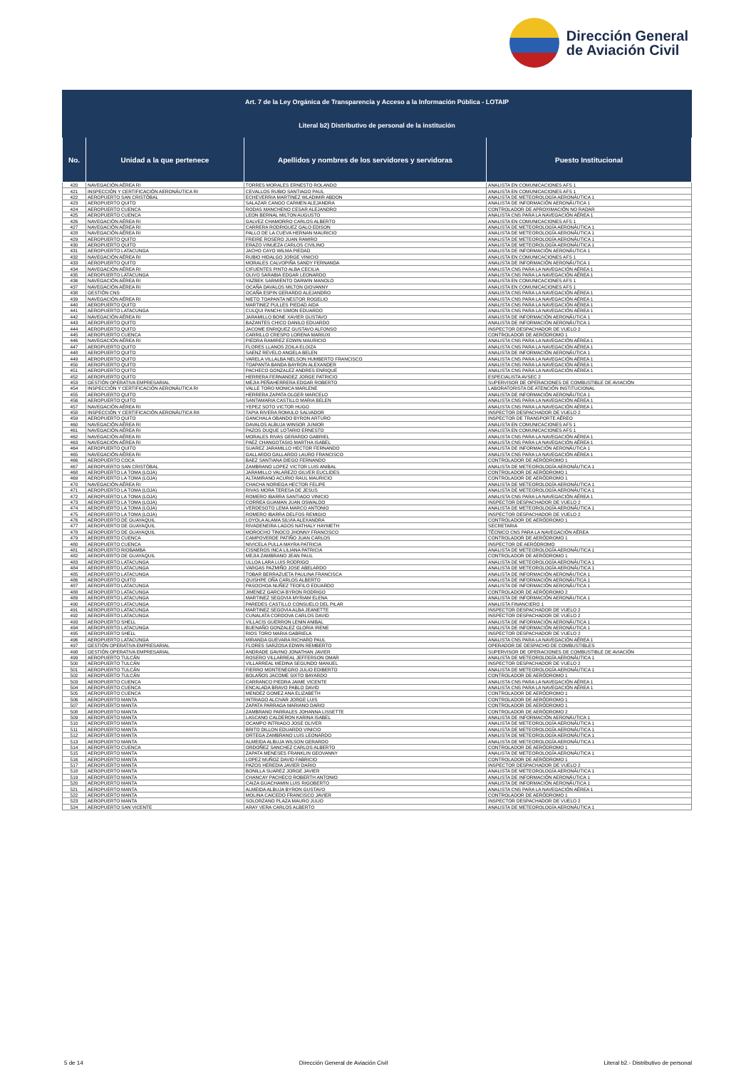Dirección General
de Aviación Civil
| Art. 7 de la Ley Orgánica de Transparencia y Acceso a la Información Pública - LOTAIP | | | |
| Literal b2) Distributivo de personal de la institución | | | |
| No. | Unidad a la que pertenece | Apellidos y nombres de los servidores y servidoras | Puesto Institucional |
| 420 | NAVEGACIÓN AÉREA RI | TORRES MORALES ERNESTO ROLANDO | ANALISTA EN COMUNICACIONES AFS 1 |
| 421 | INSPECCIÓN Y CERTIFICACIÓN AERONÁUTICA RI | CEVALLOS RUBIO SANTIAGO PAUL | ANALISTA EN COMUNICACIONES AFS 1 |
| 422 | AEROPUERTO SAN CRISTÓBAL | ECHEVERRIA MARTINEZ WLADIMIR ABDON | ANALISTA DE METEOROLOGÍA AERONÁUTICA 1 |
| 423 | AEROPUERTO QUITO | SALAZAR CANGO CARMEN ALEJANDRA | ANALISTA DE INFORMACIÓN AERONÁUTICA 1 |
| 424 | AEROPUERTO CUENCA | RODAS MANCHENO CESAR ALEJANDRO | CONTROLADOR DE APROXIMACIÓN NO RADAR |
| 425 | AEROPUERTO CUENCA | LEON BERNAL MILTON AUGUSTO | ANALISTA CNS PARA LA NAVEGACIÓN AÉREA 1 |
| 426 | NAVEGACIÓN AÉREA RI | GALVEZ CHAMORRO CARLOS ALBERTO | ANALISTA EN COMUNICACIONES AFS 1 |
| 427 | NAVEGACIÓN AÉREA RI | CARRERA RODRIGUEZ GALO EDISON | ANALISTA DE METEOROLOGÍA AERONÁUTICA 1 |
| 428 | NAVEGACIÓN AÉREA RI | PALLO DE LA CUEVA HERNAN MAURICIO | ANALISTA DE METEOROLOGÍA AERONÁUTICA 1 |
| 429 | AEROPUERTO QUITO | FREIRE ROSERO JUAN RAMIRO | ANALISTA DE METEOROLOGÍA AERONÁUTICA 1 |
| 430 | AEROPUERTO QUITO | ERAZO VINUEZA CARLOS CIVILINO | ANALISTA DE METEOROLOGÍA AERONÁUTICA 1 |
| 431 | AEROPUERTO LATACUNGA | JACHO CAYO WILMA PIEDAD | ANALISTA DE INFORMACIÓN AERONÁUTICA 1 |
| 432 | NAVEGACIÓN AÉREA RI | RUBIO HIDALGO JORGE VINICIO | ANALISTA EN COMUNICACIONES AFS 1 |
| 433 | AEROPUERTO QUITO | MORALES CALVOPIÑA SANDY FERNANDA | ANALISTA DE INFORMACIÓN AERONÁUTICA 1 |
| 434 | NAVEGACIÓN AÉREA RI | CIFUENTES PINTO ALBA CECILIA | ANALISTA CNS PARA LA NAVEGACIÓN AÉREA 1 |
| 435 | AEROPUERTO LATACUNGA | OLIVO SARABIA EDGAR LEONARDO | ANALISTA CNS PARA LA NAVEGACIÓN AÉREA 1 |
| 436 | NAVEGACIÓN AÉREA RI | YAZBEK SARMIENTO DARWIN MANOLO | ANALISTA EN COMUNICACIONES AFS 1 |
| 437 | NAVEGACIÓN AÉREA RI | OCAÑA DAVALOS MILTON GIOVANNY | ANALISTA EN COMUNICACIONES AFS 1 |
| 438 | GESTIÓN CNS | OCAÑA ESPIN GERARDO ALEJANDRO | ANALISTA CNS PARA LA NAVEGACIÓN AÉREA 1 |
| 439 | NAVEGACIÓN AÉREA RI | NIETO TOAPANTA NESTOR ROGELIO | ANALISTA CNS PARA LA NAVEGACIÓN AÉREA 1 |
| 440 | AEROPUERTO QUITO | MARTINEZ PULLES PIEDAD AIDA | ANALISTA CNS PARA LA NAVEGACIÓN AÉREA 1 |
| 441 | AEROPUERTO LATACUNGA | CULQUI PANCHI SIMON EDUARDO | ANALISTA CNS PARA LA NAVEGACIÓN AÉREA 1 |
| 442 | NAVEGACIÓN AÉREA RI | JARAMILLO BONE XAVIER GUSTAVO | ANALISTA DE INFORMACIÓN AERONÁUTICA 1 |
| 443 | AEROPUERTO QUITO | BAZANTES CHICO DANILO EDUARDO | ANALISTA DE INFORMACIÓN AERONÁUTICA 1 |
| 444 | AEROPUERTO QUITO | JACOME ENRIQUEZ GUSTAVO ALFONSO | INSPECTOR DESPACHADOR DE VUELO 2 |
| 445 | AEROPUERTO CUENCA | CARRILLO CRESPO LORENA MARIUXI | CONTROLADOR DE AERÓDROMO 1 |
| 446 | NAVEGACIÓN AÉREA RI | PIEDRA RAMIREZ EDWIN MAURICIO | ANALISTA CNS PARA LA NAVEGACIÓN AÉREA 1 |
| 447 | AEROPUERTO QUITO | FLORES LLANOS ZOILA ELOIZA | ANALISTA CNS PARA LA NAVEGACIÓN AÉREA 1 |
| 448 | AEROPUERTO QUITO | SAENZ REVELO ANGELA BELEN | ANALISTA DE INFORMACIÓN AERONÁUTICA 1 |
| 449 | AEROPUERTO QUITO | VARELA VILLALBA NELSON HUMBERTO FRANCISCO | ANALISTA CNS PARA LA NAVEGACIÓN AÉREA 1 |
| 450 | AEROPUERTO QUITO | TOAPANTA BANDA BAYRON ALEXANDER | ANALISTA CNS PARA LA NAVEGACIÓN AÉREA 1 |
| 451 | AEROPUERTO QUITO | PACHECO GONZALEZ ANDRES ENRIQUE | ANALISTA CNS PARA LA NAVEGACIÓN AÉREA 1 |
| 452 | AEROPUERTO QUITO | HERRERA FERNANDEZ JORGE PATRICIO | ESPECIALISTA AVSEC 2 |
| 453 | GESTIÓN OPERATIVA EMPRESARIAL | MEJIA PEÑAHERRERA EDGAR ROBERTO | SUPERVISOR DE OPERACIONES DE COMBUSTIBLE DE AVIACIÓN |
| 454 | INSPECCIÓN Y CERTIFICACIÓN AERONÁUTICA RI | VALLE TORO MONICA MARLENE | LABORATORISTA DE ATENCIÓN INSTITUCIONAL |
| 455 | AEROPUERTO QUITO | HERRERA ZAPATA OLGER MARCELO | ANALISTA DE INFORMACIÓN AERONÁUTICA 1 |
| 456 | AEROPUERTO QUITO | SANTAMARIA CASTILLO MARIA BELEN | ANALISTA CNS PARA LA NAVEGACIÓN AÉREA 1 |
| 457 | NAVEGACIÓN AÉREA RI | YEPEZ SOTO VICTOR HUGO | ANALISTA CNS PARA LA NAVEGACIÓN AÉREA 1 |
| 458 | INSPECCIÓN Y CERTIFICACIÓN AERONÁUTICA RII | TAPIA RIVERA ROMULO SALVADOR | INSPECTOR DESPACHADOR DE VUELO 2 |
| 459 | AEROPUERTO QUITO | GANCHALA OBANDO BYRON ARTURO | INSPECTOR DE TRANSPORTE AÉREO |
| 460 | NAVEGACIÓN AÉREA RI | DAVALOS ALBUJA WINSOR JUNIOR | ANALISTA EN COMUNICACIONES AFS 1 |
| 461 | NAVEGACIÓN AÉREA RI | PAZOS DUQUE LOTARIO ERNESTO | ANALISTA EN COMUNICACIONES AFS 1 |
| 462 | NAVEGACIÓN AÉREA RI | MORALES RIVAS GERARDO GABRIEL | ANALISTA CNS PARA LA NAVEGACIÓN AÉREA 1 |
| 463 | NAVEGACIÓN AÉREA RI | PAEZ CHANGOTASIG MARTHA ISABEL | ANALISTA CNS PARA LA NAVEGACIÓN AÉREA 1 |
| 464 | AEROPUERTO QUITO | SUAREZ JARAMILLO HECTOR FERNANDO | ANALISTA DE INFORMACIÓN AERONÁUTICA 1 |
| 465 | NAVEGACIÓN AÉREA RI | GALLARDO GALLARDO LAURO FRANCISCO | ANALISTA CNS PARA LA NAVEGACIÓN AÉREA 1 |
| 466 | AEROPUERTO COCA | BAEZ SANTIANA DIEGO FERNANDO | CONTROLADOR DE AERÓDROMO 1 |
| 467 | AEROPUERTO SAN CRISTÓBAL | ZAMBRANO LOPEZ VICTOR LUIS ANIBAL | ANALISTA DE METEOROLOGÍA AERONÁUTICA 1 |
| 468 | AEROPUERTO LA TOMA (LOJA) | JARAMILLO VALAREZO GILVER EUCLIDES | CONTROLADOR DE AERÓDROMO 1 |
| 469 | AEROPUERTO LA TOMA (LOJA) | ALTAMIRANO ACURIO RAUL MAURICIO | CONTROLADOR DE AERÓDROMO 1 |
| 470 | NAVEGACIÓN AÉREA RI | CHACHA NORIEGA HECTOR FELIPE | ANALISTA DE METEOROLOGÍA AERONÁUTICA 1 |
| 471 | AEROPUERTO LA TOMA (LOJA) | RIVAS MORA TERESA DE JESUS | ANALISTA DE METEOROLOGÍA AERONÁUTICA 1 |
| 472 | AEROPUERTO LA TOMA (LOJA) | ROMERO IBARRA SANTIAGO VINICIO | ANALISTA CNS PARA LA NAVEGACIÓN AÉREA 1 |
| 473 | AEROPUERTO LA TOMA (LOJA) | CORREA GUAMAN JUAN OSWALDO | INSPECTOR DESPACHADOR DE VUELO 2 |
| 474 | AEROPUERTO LA TOMA (LOJA) | VERDESOTO LEMA MARCO ANTONIO | ANALISTA DE METEOROLOGÍA AERONÁUTICA 1 |
| 475 | AEROPUERTO LA TOMA (LOJA) | ROMERO IBARRA DELFOS REMIGIO | INSPECTOR DESPACHADOR DE VUELO 2 |
| 476 | AEROPUERTO DE GUAYAQUIL | LOYOLA ALAMA SILVIA ALEXANDRA | CONTROLADOR DE AERÓDROMO 1 |
| 477 | AEROPUERTO DE GUAYAQUIL | RIVADENEIRA LAGOS NATHALY HAYMETH | SECRETARIA |
| 478 | AEROPUERTO DE GUAYAQUIL | MOROCHO TINOCO JHONNY FRANCISCO | TÉCNICO CNS PARA LA NAVEGACIÓN AÉREA |
| 479 | AEROPUERTO CUENCA | CAMPOVERDE PATIÑO JUAN CARLOS | CONTROLADOR DE AERÓDROMO 1 |
| 480 | AEROPUERTO CUENCA | NIVICELA PULLA MAYRA PATRICIA | INSPECTOR DE AERÓDROMO |
| 481 | AEROPUERTO RIOBAMBA | CISNEROS INCA LILIANA PATRICIA | ANALISTA DE METEOROLOGÍA AERONÁUTICA 1 |
| 482 | AEROPUERTO DE GUAYAQUIL | MEJIA ZAMBRANO JEAN PAUL | CONTROLADOR DE AERÓDROMO 1 |
| 483 | AEROPUERTO LATACUNGA | ULLOA LARA LUIS RODRIGO | ANALISTA DE METEOROLOGÍA AERONÁUTICA 1 |
| 484 | AEROPUERTO LATACUNGA | VARGAS PAZMIÑO JOSE ABELARDO | ANALISTA DE METEOROLOGÍA AERONÁUTICA 1 |
| 485 | AEROPUERTO LATACUNGA | TOBAR BERRAZUETA PAULINA FRANCISCA | ANALISTA DE INFORMACIÓN AERONÁUTICA 1 |
| 486 | AEROPUERTO QUITO | QUISHPE OÑA CARLOS ALBERTO | ANALISTA DE INFORMACIÓN AERONÁUTICA 1 |
| 487 | AEROPUERTO LATACUNGA | PASOCHOA NUÑEZ TEOFILO EDUARDO | ANALISTA DE INFORMACIÓN AERONÁUTICA 1 |
| 488 | AEROPUERTO LATACUNGA | JIMENEZ GARCIA BYRON RODRIGO | CONTROLADOR DE AERÓDROMO 2 |
| 489 | AEROPUERTO LATACUNGA | MARTINEZ SEGOVIA MYRIAM ELENA | ANALISTA DE INFORMACIÓN AERONÁUTICA 1 |
| 490 | AEROPUERTO LATACUNGA | PAREDES CASTILLO CONSUELO DEL PILAR | ANALISTA FINANCIERO 1 |
| 491 | AEROPUERTO LATACUNGA | MARTINEZ SEGOVIA ALBA JEANETTE | INSPECTOR DESPACHADOR DE VUELO 2 |
| 492 | AEROPUERTO LATACUNGA | CUNALATA CORDOVA CARLOS DAVID | INSPECTOR DESPACHADOR DE VUELO 2 |
| 493 | AEROPUERTO SHELL | VILLACIS GUERRON LENIN ANIBAL | ANALISTA DE INFORMACIÓN AERONÁUTICA 1 |
| 494 | AEROPUERTO LATACUNGA | BUENAÑO GONZALEZ GLORIA IRENE | ANALISTA DE INFORMACIÓN AERONÁUTICA 1 |
| 495 | AEROPUERTO SHELL | RIOS TORO MARIA GABRIELA | INSPECTOR DESPACHADOR DE VUELO 2 |
| 496 | AEROPUERTO LATACUNGA | MIRANDA GUEVARA RICHARD PAUL | ANALISTA CNS PARA LA NAVEGACIÓN AÉREA 1 |
| 497 | GESTIÓN OPERATIVA EMPRESARIAL | FLORES SARZOSA EDWIN REMBERTO | OPERADOR DE DESPACHO DE COMBUSTIBLES |
| 498 | GESTIÓN OPERATIVA EMPRESARIAL | ANDRADE GAVINO JONATHAN JAVIER | SUPERVISOR DE OPERACIONES DE COMBUSTIBLE DE AVIACIÓN |
| 499 | AEROPUERTO TULCÁN | ROSERO VILLARREAL JEFFERSON OMAR | ANALISTA DE METEOROLOGÍA AERONÁUTICA 1 |
| 500 | AEROPUERTO TULCÁN | VILLARREAL MEDINA SEGUNDO MANUEL | INSPECTOR DESPACHADOR DE VUELO 2 |
| 501 | AEROPUERTO TULCÁN | FIERRO MONTENEGRO JULIO EDIBERTO | ANALISTA DE METEOROLOGÍA AERONÁUTICA 1 |
| 502 | AEROPUERTO TULCÁN | BOLAÑOS JACOME SIXTO BAYARDO | CONTROLADOR DE AERÓDROMO 1 |
| 503 | AEROPUERTO CUENCA | CARRANCO PIEDRA JAIME VICENTE | ANALISTA CNS PARA LA NAVEGACIÓN AÉREA 1 |
| 504 | AEROPUERTO CUENCA | ENCALADA BRAVO PABLO DAVID | ANALISTA CNS PARA LA NAVEGACIÓN AÉREA 1 |
| 505 | AEROPUERTO CUENCA | MENDEZ GOMEZ ANA ELIZABETH | CONTROLADOR DE AERÓDROMO 1 |
| 506 | AEROPUERTO MANTA | INTRIAGO ALCIVAR JORGE LUIS | CONTROLADOR DE AERÓDROMO 1 |
| 507 | AEROPUERTO MANTA | ZAPATA PARRAGA MARIANO DARIO | CONTROLADOR DE AERÓDROMO 1 |
| 508 | AEROPUERTO MANTA | ZAMBRANO PARRALES JOHANNA LISSETTE | CONTROLADOR DE AERÓDROMO 2 |
| 509 | AEROPUERTO MANTA | LASCANO CALDERON KARINA ISABEL | ANALISTA DE INFORMACIÓN AERONÁUTICA 1 |
| 510 | AEROPUERTO MANTA | OCAMPO INTRIAGO JOSE OLIVER | ANALISTA DE METEOROLOGÍA AERONÁUTICA 1 |
| 511 | AEROPUERTO MANTA | BRITO DILLON EDUARDO VINICIO | ANALISTA DE METEOROLOGÍA AERONÁUTICA 1 |
| 512 | AEROPUERTO MANTA | ORTEGA ZAMBRANO LUIS LEONARDO | ANALISTA DE METEOROLOGÍA AERONÁUTICA 1 |
| 513 | AEROPUERTO MANTA | ALMEIDA ALBUJA WILSON GERARDO | ANALISTA DE METEOROLOGÍA AERONÁUTICA 1 |
| 514 | AEROPUERTO CUENCA | ORDOÑEZ SANCHEZ CARLOS ALBERTO | CONTROLADOR DE AERÓDROMO 1 |
| 515 | AEROPUERTO MANTA | ZAPATA MENESES FRANKLIN GEOVANNY | ANALISTA DE METEOROLOGÍA AERONÁUTICA 1 |
| 516 | AEROPUERTO MANTA | LOPEZ MUÑOZ DAVID FABRICIO | CONTROLADOR DE AERÓDROMO 1 |
| 517 | AEROPUERTO MANTA | PAZOS HEREDIA JAVIER DARIO | INSPECTOR DESPACHADOR DE VUELO 2 |
| 518 | AEROPUERTO MANTA | BONILLA SUAREZ JORGE JAVIER | ANALISTA DE METEOROLOGÍA AERONÁUTICA 1 |
| 519 | AEROPUERTO MANTA | CHANCAY PACHECO ROBERTH ANTONIO | ANALISTA DE INFORMACIÓN AERONÁUTICA 1 |
| 520 | AEROPUERTO MANTA | CAIZA GUACHAMIN LUIS RIGOBERTO | ANALISTA DE INFORMACIÓN AERONÁUTICA 1 |
| 521 | AEROPUERTO MANTA | ALMEIDA ALBUJA BYRON GUSTAVO | ANALISTA CNS PARA LA NAVEGACIÓN AÉREA 1 |
| 522 | AEROPUERTO MANTA | MOLINA CAICEDO FRANCISCO JAVIER | CONTROLADOR DE AERÓDROMO 1 |
| 523 | AEROPUERTO MANTA | SOLORZANO PLAZA MAURO JULIO | INSPECTOR DESPACHADOR DE VUELO 2 |
| 524 | AEROPUERTO SAN VICENTE | ARAY VERA CARLOS ALBERTO | ANALISTA DE METEOROLOGÍA AERONÁUTICA 1 |
5 de 14 Dirección General de Aviación Civil Literal b2.- Distributivo de personal